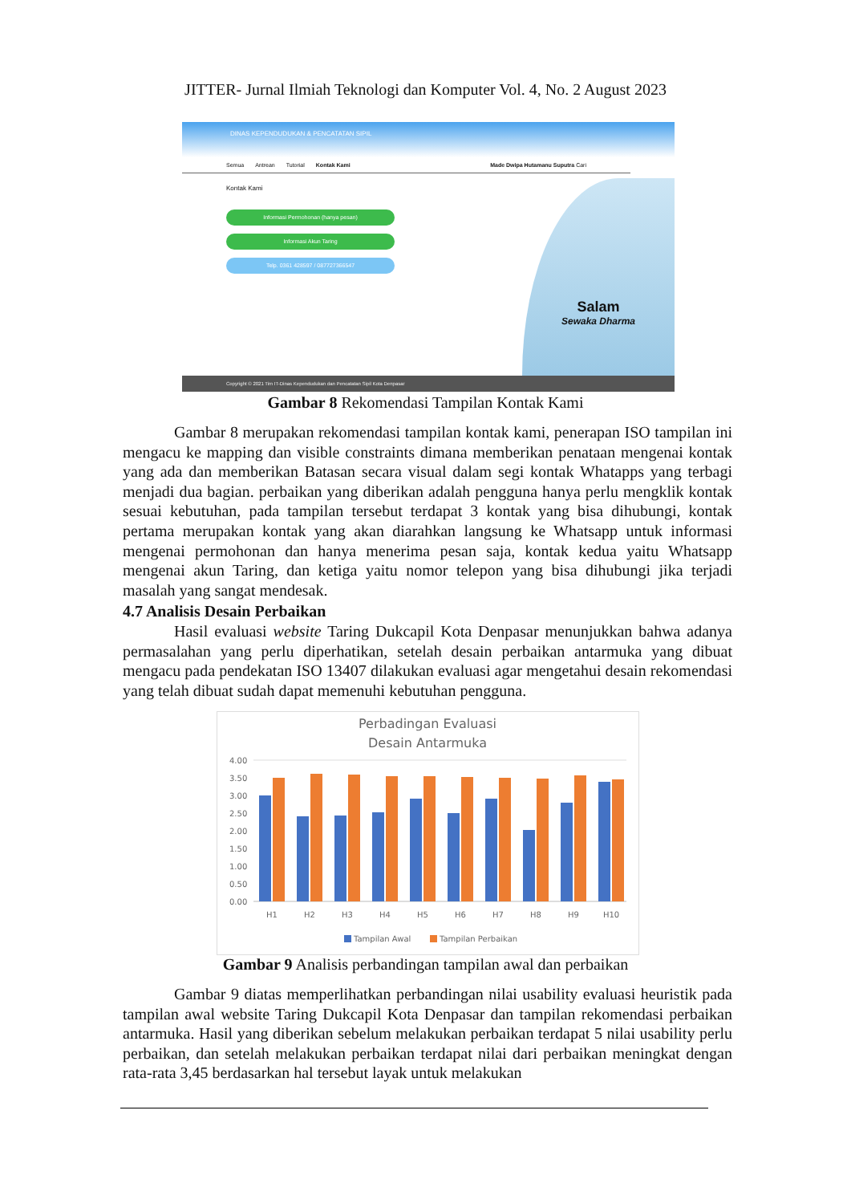JITTER- Jurnal Ilmiah Teknologi dan Komputer Vol. 4, No. 2 August 2023
DINAS KEPENDUDUKAN & PENCATATAN SIPIL
Semua Antrean Tutorial Kontak Kami Made Dwipa Hutamanu Suputra Cari
Kontak Kami
Informasi Permohonan (hanya pesan)
Informasi Akun Taring
Telp. 0361 428597 / 087727366547
Salam
Sewaka Dharma
Copyright © 2021 Tim IT-Dinas Kependudukan dan Pencatatan Sipil Kota Denpasar
Gambar 8 Rekomendasi Tampilan Kontak Kami
Gambar 8 merupakan rekomendasi tampilan kontak kami, penerapan ISO tampilan ini mengacu ke mapping dan visible constraints dimana memberikan penataan mengenai kontak yang ada dan memberikan Batasan secara visual dalam segi kontak Whatapps yang terbagi menjadi dua bagian. perbaikan yang diberikan adalah pengguna hanya perlu mengklik kontak sesuai kebutuhan, pada tampilan tersebut terdapat 3 kontak yang bisa dihubungi, kontak pertama merupakan kontak yang akan diarahkan langsung ke Whatsapp untuk informasi mengenai permohonan dan hanya menerima pesan saja, kontak kedua yaitu Whatsapp mengenai akun Taring, dan ketiga yaitu nomor telepon yang bisa dihubungi jika terjadi masalah yang sangat mendesak.
4.7 Analisis Desain Perbaikan
Hasil evaluasi website Taring Dukcapil Kota Denpasar menunjukkan bahwa adanya permasalahan yang perlu diperhatikan, setelah desain perbaikan antarmuka yang dibuat mengacu pada pendekatan ISO 13407 dilakukan evaluasi agar mengetahui desain rekomendasi yang telah dibuat sudah dapat memenuhi kebutuhan pengguna.
Perbadingan Evaluasi
Desain Antarmuka
4.00
3.50
3.00
2.50
2.00
1.50
1.00
0.50
0.00
H1
H2
H3
H4
H5
H6
H7
H8
H9
H10
Tampilan Awal
Tampilan Perbaikan
Gambar 9 Analisis perbandingan tampilan awal dan perbaikan
Gambar 9 diatas memperlihatkan perbandingan nilai usability evaluasi heuristik pada tampilan awal website Taring Dukcapil Kota Denpasar dan tampilan rekomendasi perbaikan antarmuka. Hasil yang diberikan sebelum melakukan perbaikan terdapat 5 nilai usability perlu perbaikan, dan setelah melakukan perbaikan terdapat nilai dari perbaikan meningkat dengan rata-rata 3,45 berdasarkan hal tersebut layak untuk melakukan